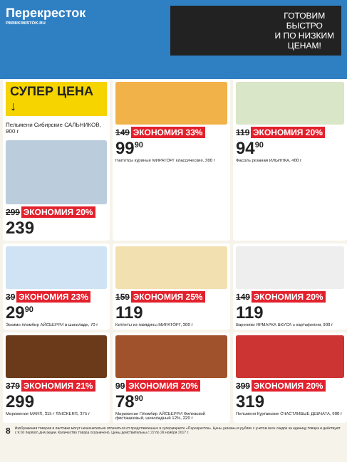Перекресток
PEREKRESTOK.RU
ГОТОВИМ
БЫСТРО
И ПО НИЗКИМ
ЦЕНАМ!
СУПЕР ЦЕНА ↓
Пельмени Сибирские САЛЬНИКОВ, 900 г
299 ЭКОНОМИЯ 20%
239
149 ЭКОНОМИЯ 33%
99<sup>90</sup>
Наггетсы куриные МИРАТОРГ классические, 300 г
119 ЭКОНОМИЯ 20%
94<sup>90</sup>
Фасоль резаная ИЛЬИНКА, 400 г
39 ЭКОНОМИЯ 23%
29<sup>90</sup>
Эскимо пломбир АЙСБЕРРИ в шоколаде, 70 г
159 ЭКОНОМИЯ 25%
119
Котлеты из говядины МИРАТОРГ, 300 г
149 ЭКОНОМИЯ 20%
119
Вареники ЯРМАРКА ВКУСА с картофелем, 900 г
379 ЭКОНОМИЯ 21%
299
Мороженое MARS, 315 г SNICKERS, 375 г
99 ЭКОНОМИЯ 20%
78<sup>90</sup>
Мороженое Пломбир АЙСБЕРРИ Филевский фисташковый, шоколадный 12%, 220 г
399 ЭКОНОМИЯ 20%
319
Пельмени Курганские СЧАСТЛИВЫЕ ДЕВЧАТА, 900 г
8 Изображения товаров в листовке могут незначительно отличаться от представленных в супермаркете «Перекресток». Цены указаны в рублях с учетом всех скидок за единицу товара и действуют с 9:00 первого дня акции. Количество товара ограничено. Цены действительны с 22 по 28 ноября 2017 г.